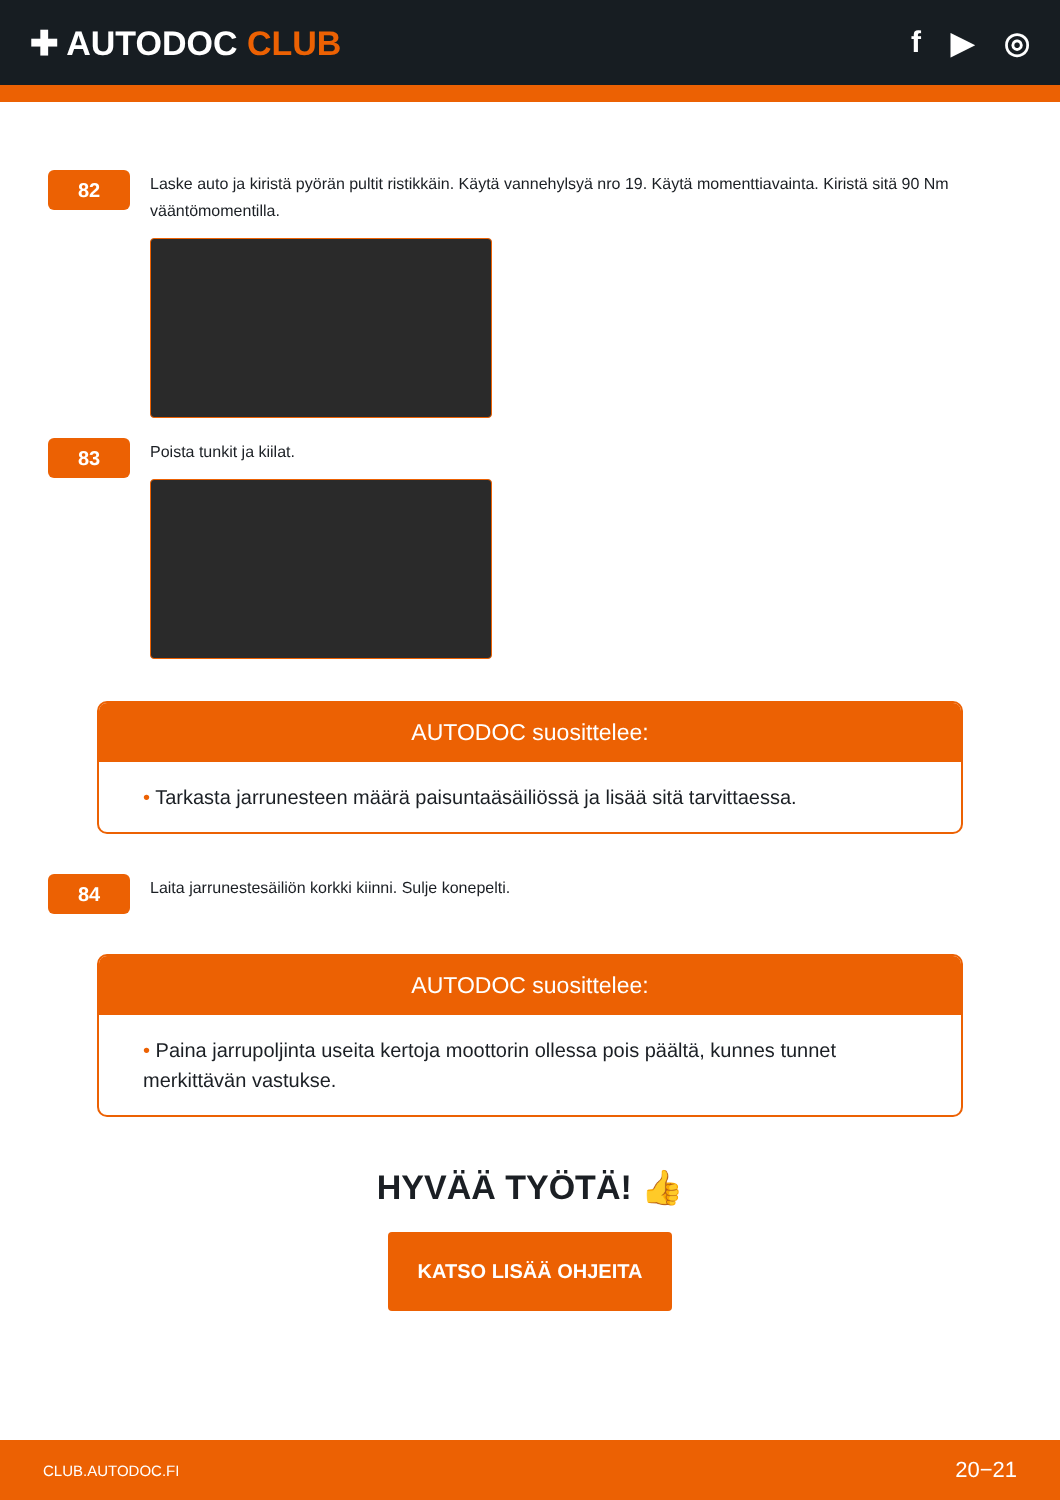✚ AUTODOC CLUB f ▶ ◎
82
Laske auto ja kiristä pyörän pultit ristikkäin. Käytä vannehylsyä nro 19. Käytä momenttiavainta. Kiristä sitä 90 Nm vääntömomentilla.
83
Poista tunkit ja kiilat.
AUTODOC suosittelee:
• Tarkasta jarrunesteen määrä paisuntaäsäiliössä ja lisää sitä tarvittaessa.
84
Laita jarrunestesäiliön korkki kiinni. Sulje konepelti.
AUTODOC suosittelee:
• Paina jarrupoljinta useita kertoja moottorin ollessa pois päältä, kunnes tunnet merkittävän vastukse.
HYVÄÄ TYÖTÄ! 👍
KATSO LISÄÄ OHJEITA
CLUB.AUTODOC.FI 20−21